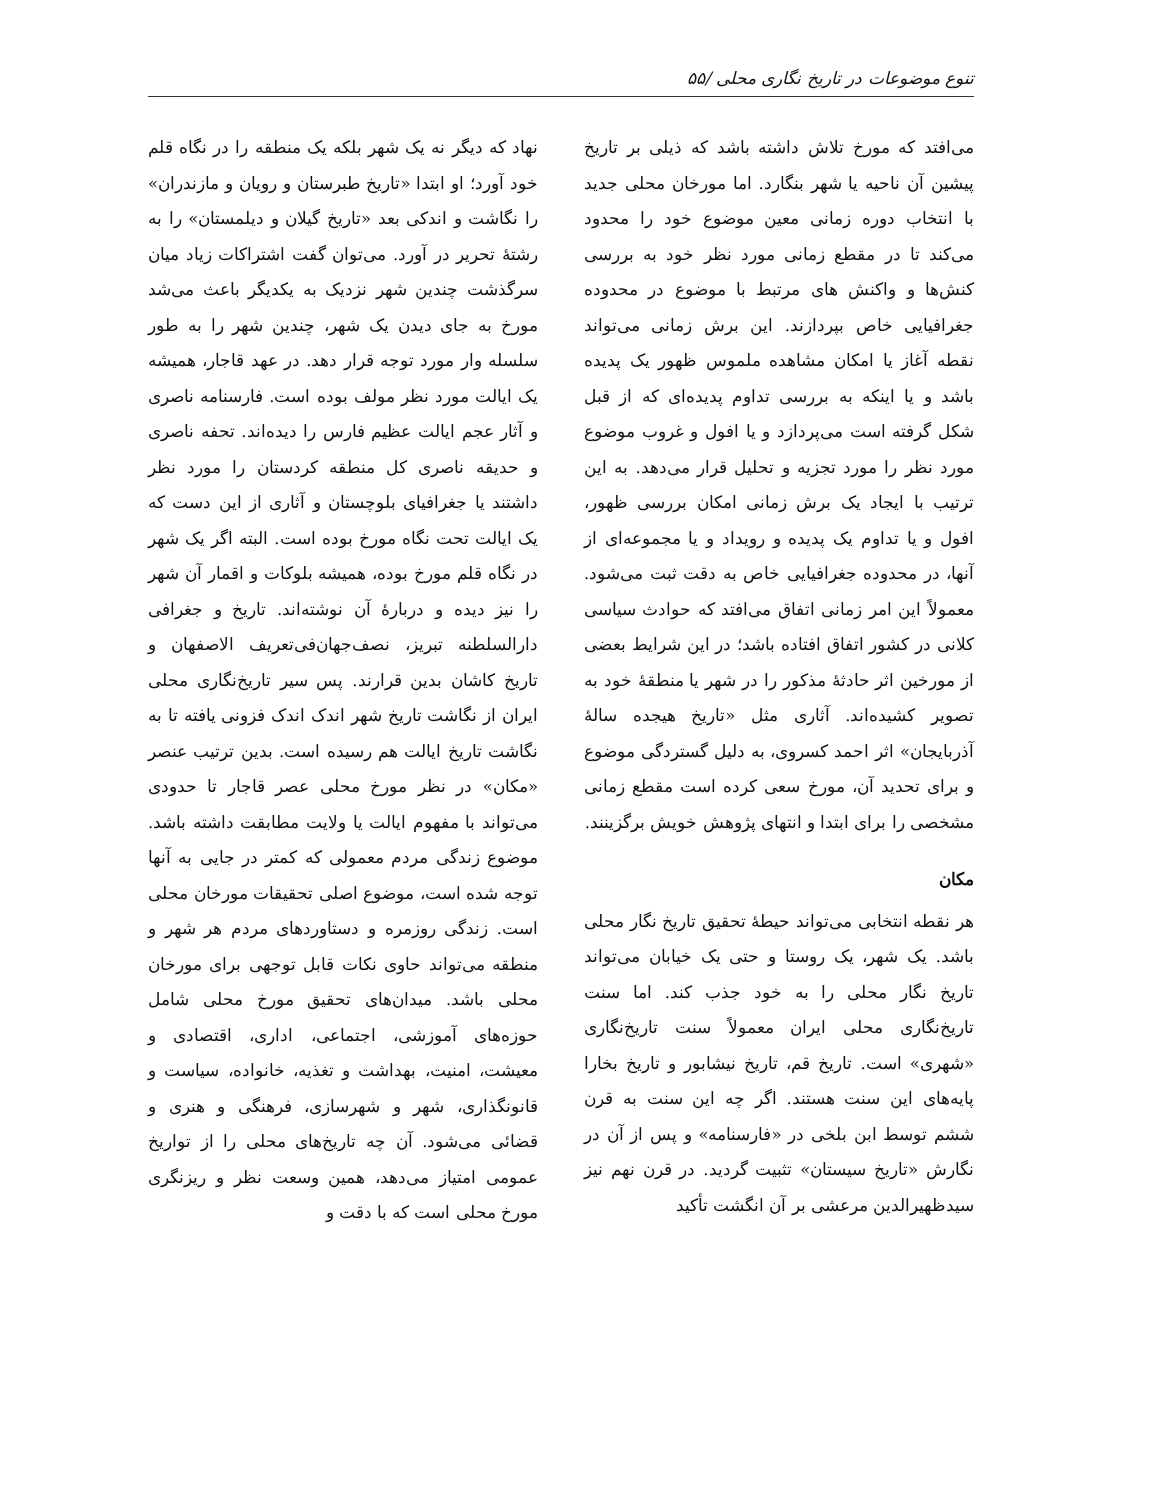تنوع موضوعات در تاریخ نگاری محلی /۵۵
می‌افتد که مورخ تلاش داشته باشد که ذیلی بر تاریخ پیشین آن ناحیه یا شهر بنگارد. اما مورخان محلی جدید با انتخاب دوره زمانی معین موضوع خود را محدود می‌کند تا در مقطع زمانی مورد نظر خود به بررسی کنش‌ها و واکنش های مرتبط با موضوع در محدوده جغرافیایی خاص بپردازند. این برش زمانی می‌تواند نقطه آغاز یا امکان مشاهده ملموس ظهور یک پدیده باشد و یا اینکه به بررسی تداوم پدیده‌ای که از قبل شکل گرفته است می‌پردازد و یا افول و غروب موضوع مورد نظر را مورد تجزیه و تحلیل قرار می‌دهد. به این ترتیب با ایجاد یک برش زمانی امکان بررسی ظهور، افول و یا تداوم یک پدیده و رویداد و یا مجموعه‌ای از آنها، در محدوده جغرافیایی خاص به دقت ثبت می‌شود. معمولاً این امر زمانی اتفاق می‌افتد که حوادث سیاسی کلانی در کشور اتفاق افتاده باشد؛ در این شرایط بعضی از مورخین اثر حادثهٔ مذکور را در شهر یا منطقهٔ خود به تصویر کشیده‌اند. آثاری مثل «تاریخ هیجده سالهٔ آذربایجان» اثر احمد کسروی، به دلیل گستردگی موضوع و برای تحدید آن، مورخ سعی کرده است مقطع زمانی مشخصی را برای ابتدا و انتهای پژوهش خویش برگزینند.
مکان
هر نقطه انتخابی می‌تواند حیطهٔ تحقیق تاریخ نگار محلی باشد. یک شهر، یک روستا و حتی یک خیابان می‌تواند تاریخ نگار محلی را به خود جذب کند. اما سنت تاریخ‌نگاری محلی ایران معمولاً سنت تاریخ‌نگاری «شهری» است. تاریخ قم، تاریخ نیشابور و تاریخ بخارا پایه‌های این سنت هستند. اگر چه این سنت به قرن ششم توسط ابن بلخی در «فارسنامه» و پس از آن در نگارش «تاریخ سیستان» تثبیت گردید. در قرن نهم نیز سیدظهیرالدین مرعشی بر آن انگشت تأکید
نهاد که دیگر نه یک شهر بلکه یک منطقه را در نگاه قلم خود آورد؛ او ابتدا «تاریخ طبرستان و رویان و مازندران» را نگاشت و اندکی بعد «تاریخ گیلان و دیلمستان» را به رشتهٔ تحریر در آورد. می‌توان گفت اشتراکات زیاد میان سرگذشت چندین شهر نزدیک به یکدیگر باعث می‌شد مورخ به جای دیدن یک شهر، چندین شهر را به طور سلسله وار مورد توجه قرار دهد. در عهد قاجار، همیشه یک ایالت مورد نظر مولف بوده است. فارسنامه ناصری و آثار عجم ایالت عظیم فارس را دیده‌اند. تحفه ناصری و حدیقه ناصری کل منطقه کردستان را مورد نظر داشتند یا جغرافیای بلوچستان و آثاری از این دست که یک ایالت تحت نگاه مورخ بوده است. البته اگر یک شهر در نگاه قلم مورخ بوده، همیشه بلوکات و اقمار آن شهر را نیز دیده و دربارهٔ آن نوشته‌اند. تاریخ و جغرافی دارالسلطنه تبریز، نصف‌جهان‌فی‌تعریف الاصفهان و تاریخ کاشان بدین قرارند. پس سیر تاریخ‌نگاری محلی ایران از نگاشت تاریخ شهر اندک اندک فزونی یافته تا به نگاشت تاریخ ایالت هم رسیده است. بدین ترتیب عنصر «مکان» در نظر مورخ محلی عصر قاجار تا حدودی می‌تواند با مفهوم ایالت یا ولایت مطابقت داشته باشد. موضوع زندگی مردم معمولی که کمتر در جایی به آنها توجه شده است، موضوع اصلی تحقیقات مورخان محلی است. زندگی روزمره و دستاوردهای مردم هر شهر و منطقه می‌تواند حاوی نکات قابل توجهی برای مورخان محلی باشد. میدان‌های تحقیق مورخ محلی شامل حوزه‌های آموزشی، اجتماعی، اداری، اقتصادی و معیشت، امنیت، بهداشت و تغذیه، خانواده، سیاست و قانونگذاری، شهر و شهرسازی، فرهنگی و هنری و قضائی می‌شود. آن چه تاریخ‌های محلی را از تواریخ عمومی امتیاز می‌دهد، همین وسعت نظر و ریزنگری مورخ محلی است که با دقت و